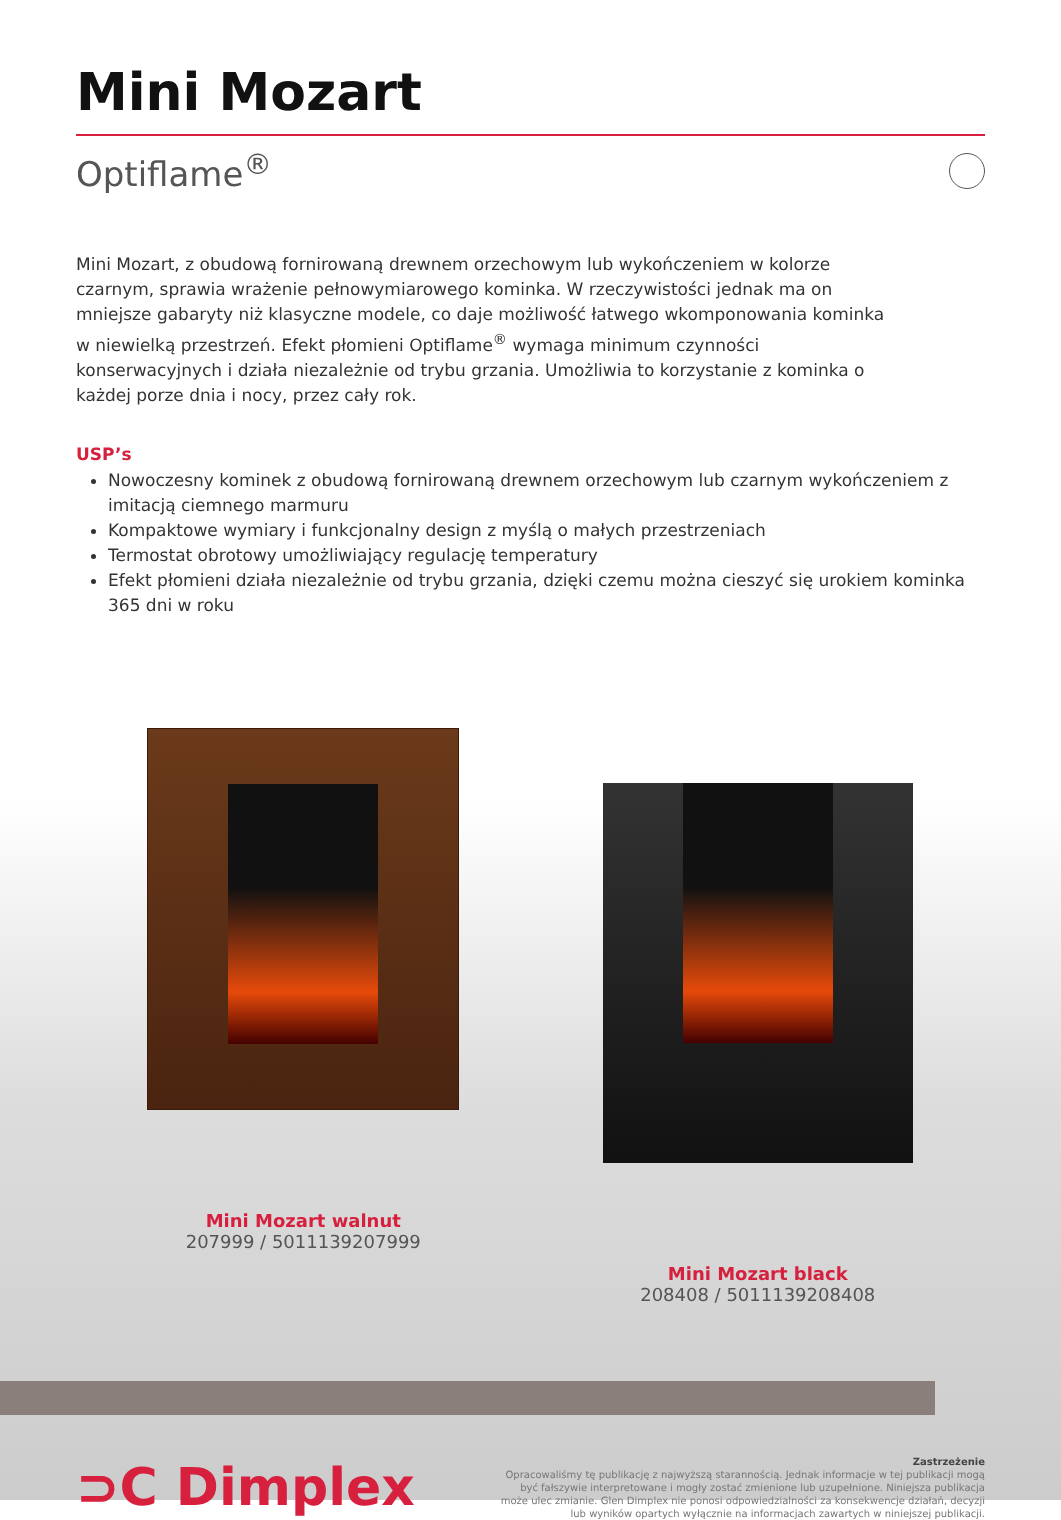Mini Mozart
Optiflame<sup>®</sup>
Mini Mozart, z obudową fornirowaną drewnem orzechowym lub wykończeniem w kolorze czarnym, sprawia wrażenie pełnowymiarowego kominka. W rzeczywistości jednak ma on mniejsze gabaryty niż klasyczne modele, co daje możliwość łatwego wkomponowania kominka w niewielką przestrzeń. Efekt płomieni Optiflame<sup>®</sup> wymaga minimum czynności konserwacyjnych i działa niezależnie od trybu grzania. Umożliwia to korzystanie z kominka o każdej porze dnia i nocy, przez cały rok.
USP’s
Nowoczesny kominek z obudową fornirowaną drewnem orzechowym lub czarnym wykończeniem z imitacją ciemnego marmuru
Kompaktowe wymiary i funkcjonalny design z myślą o małych przestrzeniach
Termostat obrotowy umożliwiający regulację temperatury
Efekt płomieni działa niezależnie od trybu grzania, dzięki czemu można cieszyć się urokiem kominka 365 dni w roku
Mini Mozart walnut
207999 / 5011139207999
Mini Mozart black
208408 / 5011139208408
⊃C Dimplex
Zastrzeżenie
Opracowaliśmy tę publikację z najwyższą starannością. Jednak informacje w tej publikacji mogą być fałszywie interpretowane i mogły zostać zmienione lub uzupełnione. Niniejsza publikacja może ulec zmianie. Glen Dimplex nie ponosi odpowiedzialności za konsekwencje działań, decyzji lub wyników opartych wyłącznie na informacjach zawartych w niniejszej publikacji.